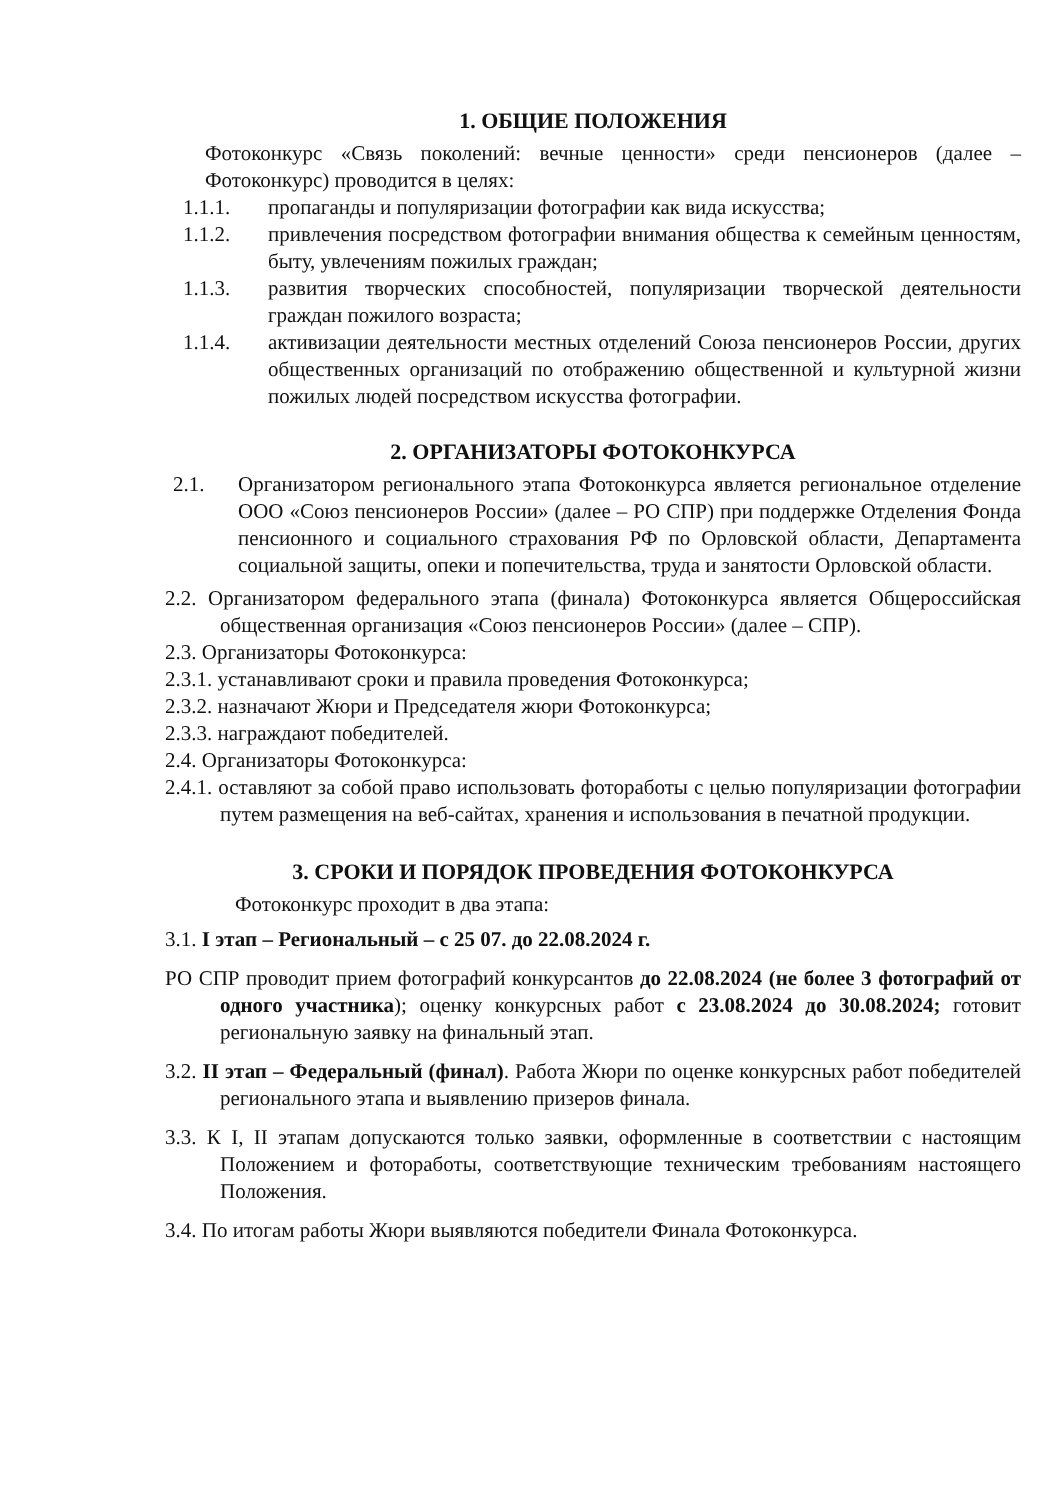1. ОБЩИЕ ПОЛОЖЕНИЯ
Фотоконкурс «Связь поколений: вечные ценности» среди пенсионеров (далее – Фотоконкурс) проводится в целях:
1.1.1. пропаганды и популяризации фотографии как вида искусства;
1.1.2. привлечения посредством фотографии внимания общества к семейным ценностям, быту, увлечениям пожилых граждан;
1.1.3. развития творческих способностей, популяризации творческой деятельности граждан пожилого возраста;
1.1.4. активизации деятельности местных отделений Союза пенсионеров России, других общественных организаций по отображению общественной и культурной жизни пожилых людей посредством искусства фотографии.
2. ОРГАНИЗАТОРЫ ФОТОКОНКУРСА
2.1. Организатором регионального этапа Фотоконкурса является региональное отделение ООО «Союз пенсионеров России» (далее – РО СПР) при поддержке Отделения Фонда пенсионного и социального страхования РФ по Орловской области, Департамента социальной защиты, опеки и попечительства, труда и занятости Орловской области.
2.2. Организатором федерального этапа (финала) Фотоконкурса является Общероссийская общественная организация «Союз пенсионеров России» (далее – СПР).
2.3. Организаторы Фотоконкурса:
2.3.1. устанавливают сроки и правила проведения Фотоконкурса;
2.3.2. назначают Жюри и Председателя жюри Фотоконкурса;
2.3.3. награждают победителей.
2.4. Организаторы Фотоконкурса:
2.4.1. оставляют за собой право использовать фотоработы с целью популяризации фотографии путем размещения на веб-сайтах, хранения и использования в печатной продукции.
3. СРОКИ И ПОРЯДОК ПРОВЕДЕНИЯ ФОТОКОНКУРСА
Фотоконкурс проходит в два этапа:
3.1. I этап – Региональный – с 25 07. до 22.08.2024 г.
РО СПР проводит прием фотографий конкурсантов до 22.08.2024 (не более 3 фотографий от одного участника); оценку конкурсных работ с 23.08.2024 до 30.08.2024; готовит региональную заявку на финальный этап.
3.2. II этап – Федеральный (финал). Работа Жюри по оценке конкурсных работ победителей регионального этапа и выявлению призеров финала.
3.3. К I, II этапам допускаются только заявки, оформленные в соответствии с настоящим Положением и фотоработы, соответствующие техническим требованиям настоящего Положения.
3.4. По итогам работы Жюри выявляются победители Финала Фотоконкурса.